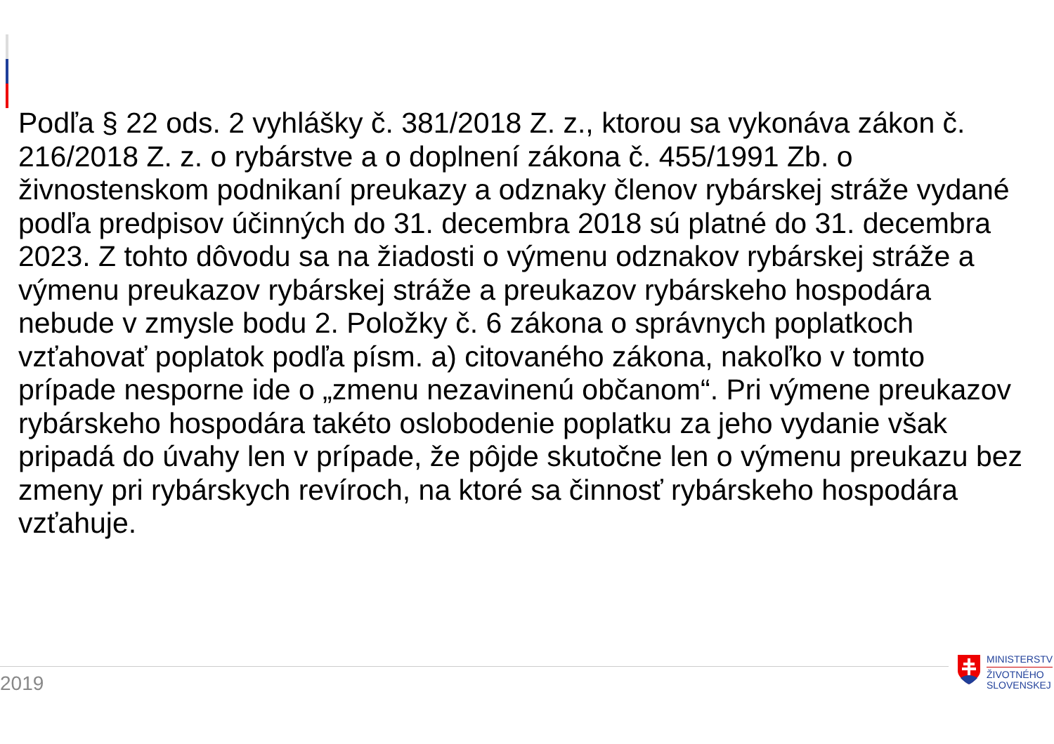Podľa § 22 ods. 2 vyhlášky č. 381/2018 Z. z., ktorou sa vykonáva zákon č. 216/2018 Z. z. o rybárstve a o doplnení zákona č. 455/1991 Zb. o živnostenskom podnikaní preukazy a odznaky členov rybárskej stráže vydané podľa predpisov účinných do 31. decembra 2018 sú platné do 31. decembra 2023. Z tohto dôvodu sa na žiadosti o výmenu odznakov rybárskej stráže a výmenu preukazov rybárskej stráže a preukazov rybárskeho hospodára nebude v zmysle bodu 2. Položky č. 6 zákona o správnych poplatkoch vzťahovať poplatok podľa písm. a) citovaného zákona, nakoľko v tomto prípade nesporne ide o „zmenu nezavinenú občanom“. Pri výmene preukazov rybárskeho hospodára takéto oslobodenie poplatku za jeho vydanie však pripadá do úvahy len v prípade, že pôjde skutočne len o výmenu preukazu bez zmeny pri rybárskych revíroch, na ktoré sa činnosť rybárskeho hospodára vzťahuje.
2019
MINISTERSTV
ŽIVOTNÉHO
SLOVENSKEJ